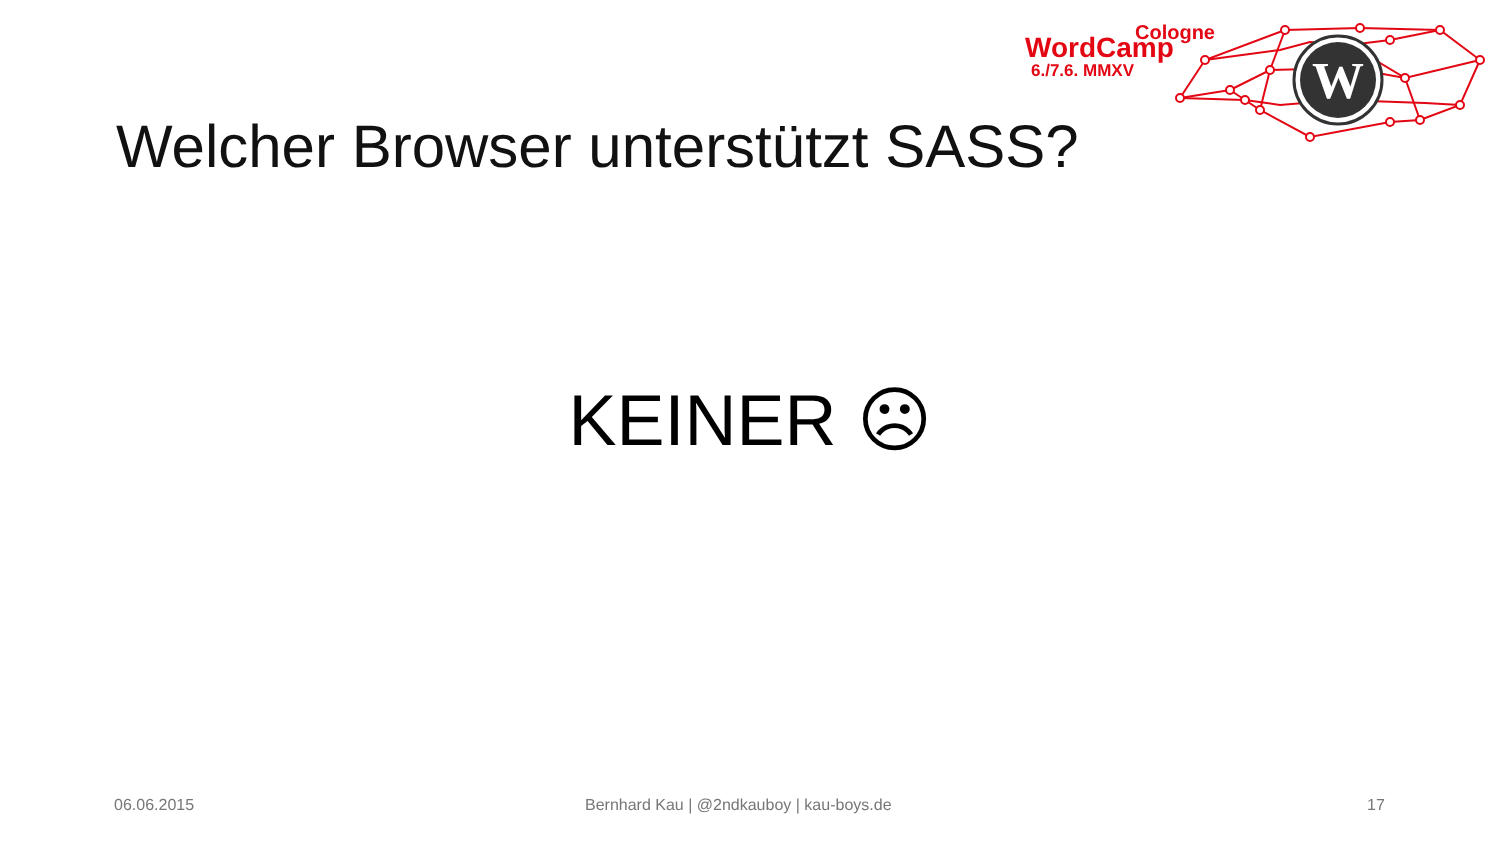W
Cologne
WordCamp
6./7.6. MMXV
Welcher Browser unterstützt SASS?
KEINER ☹
06.06.2015 Bernhard Kau | @2ndkauboy | kau-boys.de 17